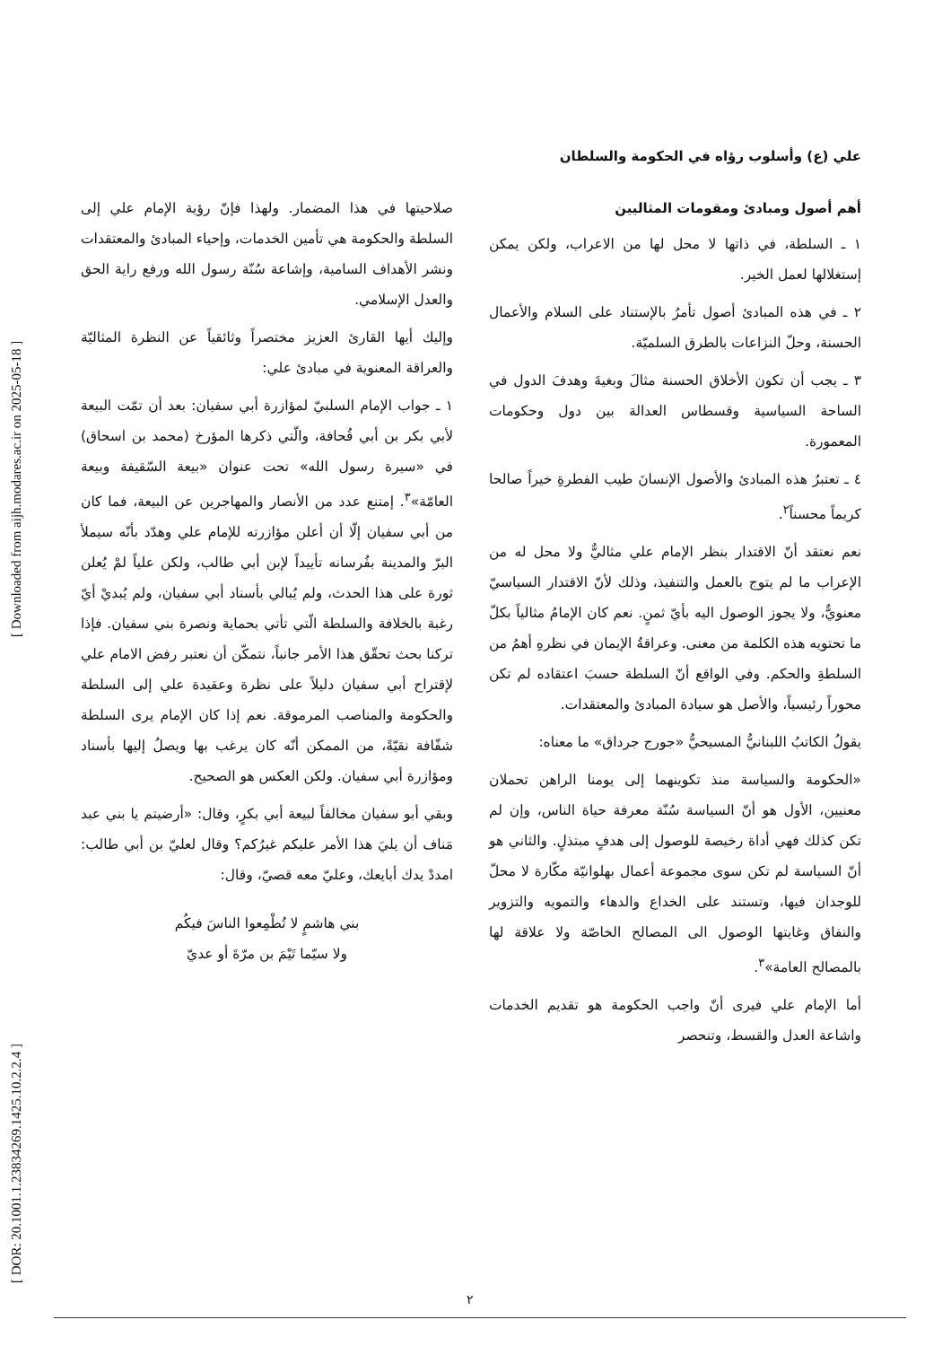[ DOR: 20.1001.1.23834269.1425.10.2.2.4 ] [ Downloaded from aijh.modares.ac.ir on 2025-05-18 ]
علي (ع) وأسلوب رؤاه في الحكومة والسلطان
أهم أصول ومبادئ ومقومات المثاليين
١ ـ السلطة، في ذاتها لا محل لها من الاعراب، ولكن يمكن إستغلالها لعمل الخير.
٢ ـ في هذه المبادئ أصول تأمرُ بالإستناد على السلام والأعمال الحسنة، وحلّ النزاعات بالطرق السلميّة.
٣ ـ يجب أن تكون الأخلاق الحسنة مثالَ وبغيةَ وهدفَ الدول في الساحة السياسية وقسطاس العدالة بين دول وحكومات المعمورة.
٤ ـ تعتبرُ هذه المبادئ والأصول الإنسانَ طيب الفطرةِ خيراً صالحا كريماً محسناً<sup>٢</sup>.
نعم نعتقد أنّ الاقتدار بنظر الإمام علي مثاليٌّ ولا محل له من الإعراب ما لم يتوج بالعمل والتنفيذ، وذلك لأنّ الاقتدار السياسيّ معنويٌّ، ولا يجوز الوصول اليه بأيّ ثمنٍ. نعم كان الإمامُ مثالياً بكلّ ما تحتويه هذه الكلمة من معنى. وعراقةُ الإيمان في نظرهِ أهمُ من السلطةِ والحكم. وفي الواقع أنّ السلطة حسبَ اعتقاده لم تكن محوراً رئيسياً، والأصل هو سيادة المبادئ والمعتقدات.
يقولُ الكاتبُ اللبنانيُّ المسيحيُّ «جورج جرداق» ما معناه:
«الحكومة والسياسة منذ تكوينهما إلى يومنا الراهن تحملان معنيين، الأول هو أنّ السياسة سُنّة معرفة حياة الناس، وإن لم تكن كذلك فهي أداة رخيصة للوصول إلى هدفٍ مبتذلٍ. والثاني هو أنّ السياسة لم تكن سوى مجموعة أعمال بهلوانيّة مكّارة لا محلّ للوجدان فيها، وتستند على الخداع والدهاء والتمويه والتزوير والنفاق وغايتها الوصول الى المصالح الخاصّة ولا علاقة لها بالمصالح العامة»<sup>٣</sup>.
أما الإمام علي فيرى أنّ واجب الحكومة هو تقديم الخدمات واشاعة العدل والقسط، وتنحصر
صلاحيتها في هذا المضمار. ولهذا فإنّ رؤية الإمام علي إلى السلطة والحكومة هي تأمين الخدمات، وإحياء المبادئ والمعتقدات ونشر الأهداف السامية، وإشاعة سُنّة رسول الله ورفع راية الحق والعدل الإسلامي.
وإليك أيها القارئ العزيز مختصراً وثائقياً عن النظرة المثاليّة والعراقة المعنوية في مبادئ علي:
١ ـ جواب الإمام السلبيّ لمؤازرة أبي سفيان: بعد أن تمّت البيعة لأبي بكر بن أبي قُحافة، والّتي ذكرها المؤرخ (محمد بن اسحاق) في «سيرة رسول الله» تحت عنوان «بيعة السّقيفة وبيعة العامّة»<sup>٣</sup>. إمتنع عدد من الأنصار والمهاجرين عن البيعة، فما كان من أبي سفيان إلّا أن أعلن مؤازرته للإمام علي وهدّد بأنّه سيملأ البرّ والمدينة بفُرسانه تأييداً لإبن أبي طالب، ولكن علياً لمْ يُعلن ثورة على هذا الحدث، ولم يُبالي بأسناد أبي سفيان، ولم يُبديْ أيّ رغبة بالخلافة والسلطة الّتي تأتي بحماية ونصرة بني سفيان. فإذا تركنا بحث تحقّق هذا الأمر جانباً، نتمكّن أن نعتبر رفض الامام علي لإقتراح أبي سفيان دليلاً على نظرة وعقيدة علي إلى السلطة والحكومة والمناصب المرموقة. نعم إذا كان الإمام يرى السلطة شفّافة نقيّةً، من الممكن أنّه كان يرغب بها ويصلُ إليها بأسناد ومؤازرة أبي سفيان. ولكن العكس هو الصحيح.
وبقي أبو سفيان مخالفاً لبيعة أبي بكرٍ، وقال: «أرضيتم يا بني عبد مَناف أن يليَ هذا الأمر عليكم غيرُكم؟ وقال لعليّ بن أبي طالب: امددْ يدك أبايعك، وعليّ معه قصيّ، وقال:
بني هاشمٍ لا تُطْمِعوا الناسَ فيكُم
ولا سيّما تَيْمَ بن مرّةَ أو عديّ
٢